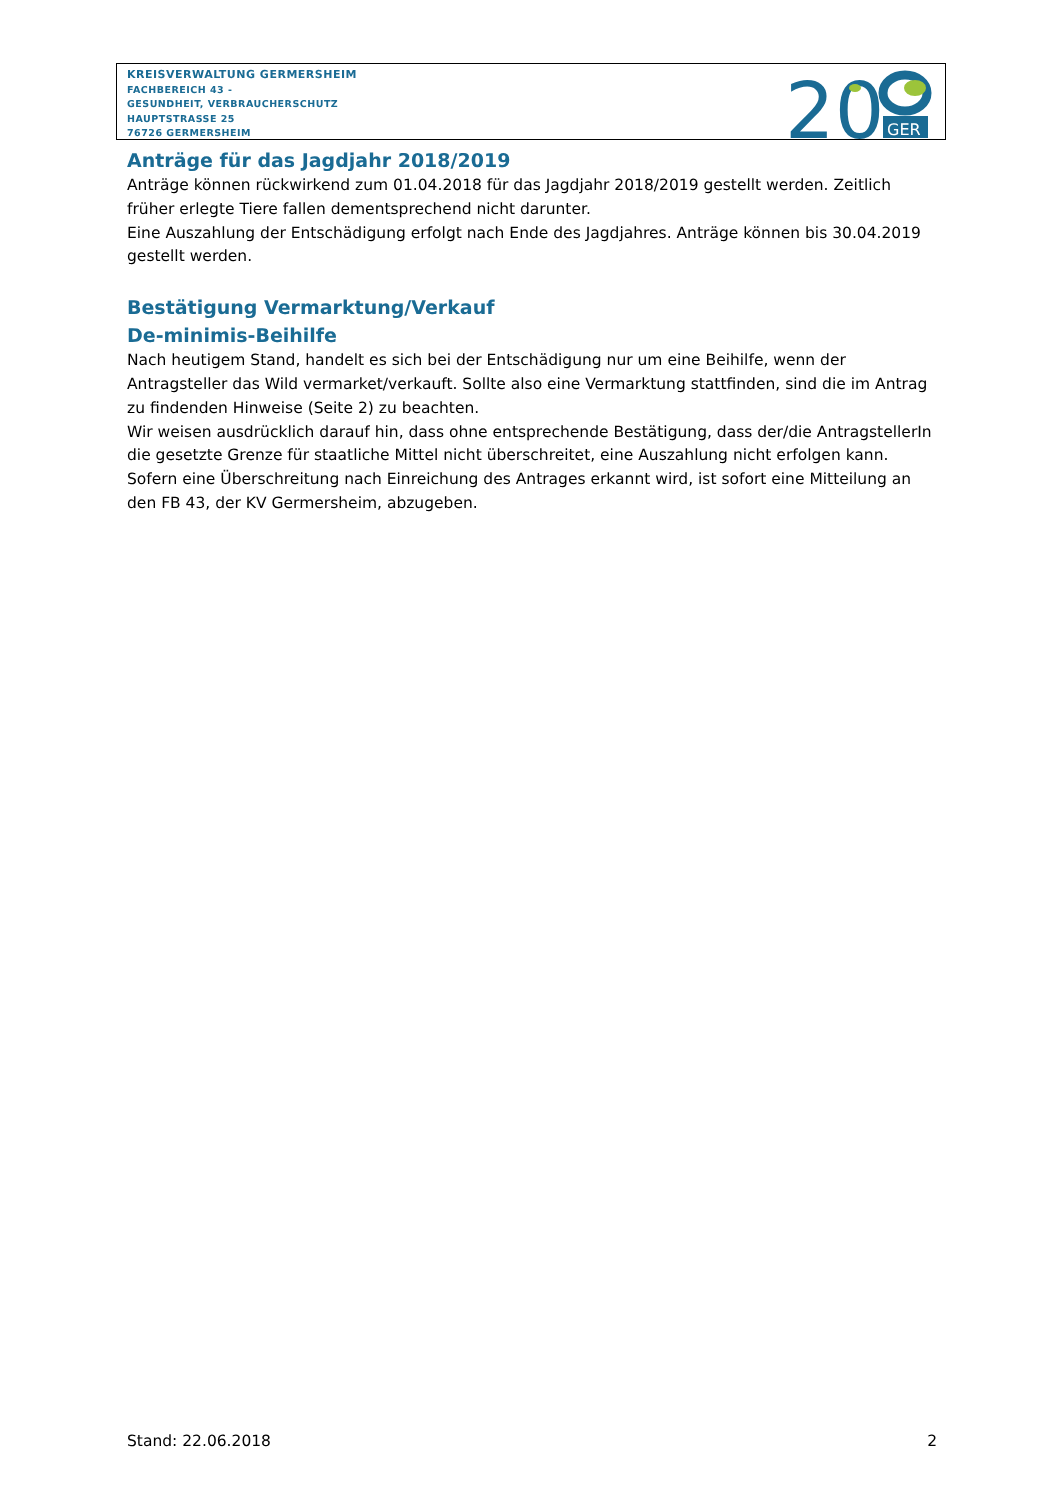KREISVERWALTUNG GERMERSHEIM
FACHBEREICH 43 -
GESUNDHEIT, VERBRAUCHERSCHUTZ
HAUPTSTRASSE 25
76726 GERMERSHEIM
20
GER
Anträge für das Jagdjahr 2018/2019
Anträge können rückwirkend zum 01.04.2018 für das Jagdjahr 2018/2019 gestellt werden. Zeitlich früher erlegte Tiere fallen dementsprechend nicht darunter.
Eine Auszahlung der Entschädigung erfolgt nach Ende des Jagdjahres. Anträge können bis 30.04.2019 gestellt werden.
Bestätigung Vermarktung/Verkauf
De-minimis-Beihilfe
Nach heutigem Stand, handelt es sich bei der Entschädigung nur um eine Beihilfe, wenn der Antragsteller das Wild vermarket/verkauft. Sollte also eine Vermarktung stattfinden, sind die im Antrag zu findenden Hinweise (Seite 2) zu beachten.
Wir weisen ausdrücklich darauf hin, dass ohne entsprechende Bestätigung, dass der/die AntragstellerIn die gesetzte Grenze für staatliche Mittel nicht überschreitet, eine Auszahlung nicht erfolgen kann.
Sofern eine Überschreitung nach Einreichung des Antrages erkannt wird, ist sofort eine Mitteilung an den FB 43, der KV Germersheim, abzugeben.
Stand: 22.06.2018 2